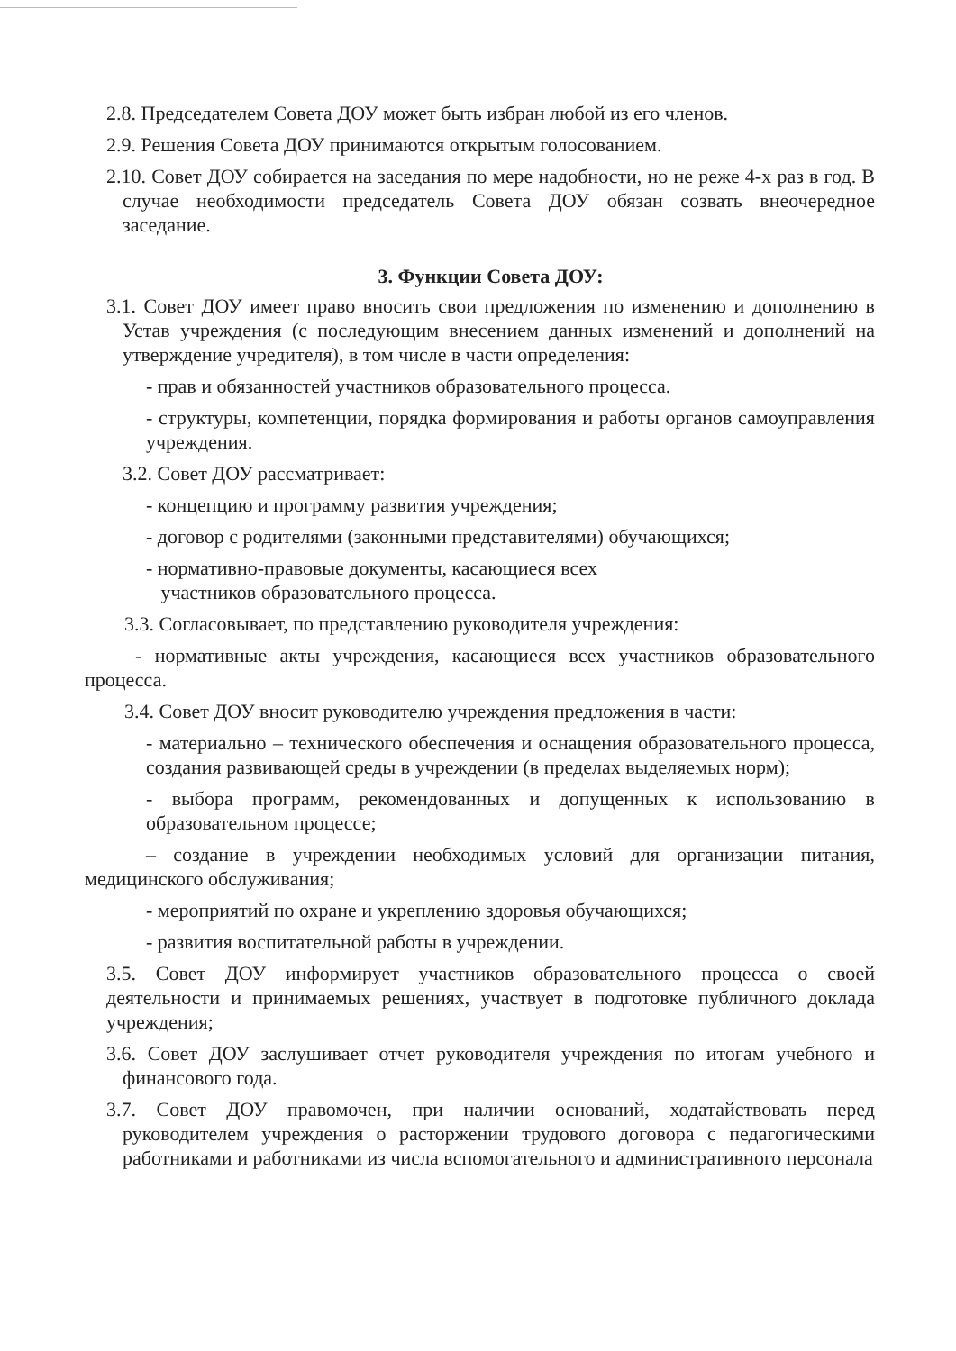2.8. Председателем Совета ДОУ может быть избран любой из его членов.
2.9. Решения Совета ДОУ принимаются открытым голосованием.
2.10. Совет ДОУ собирается на заседания по мере надобности, но не реже 4-х раз в год. В случае необходимости председатель Совета ДОУ обязан созвать внеочередное заседание.
3. Функции Совета ДОУ:
3.1. Совет ДОУ имеет право вносить свои предложения по изменению и дополнению в Устав учреждения (с последующим внесением данных изменений и дополнений на утверждение учредителя), в том числе в части определения:
- прав и обязанностей участников образовательного процесса.
- структуры, компетенции, порядка формирования и работы органов самоуправления учреждения.
3.2. Совет ДОУ рассматривает:
- концепцию и программу развития учреждения;
- договор с родителями (законными представителями) обучающихся;
- нормативно-правовые документы, касающиеся всех
участников образовательного процесса.
3.3. Согласовывает, по представлению руководителя учреждения:
- нормативные акты учреждения, касающиеся всех участников образовательного процесса.
3.4. Совет ДОУ вносит руководителю учреждения предложения в части:
- материально – технического обеспечения и оснащения образовательного процесса, создания развивающей среды в учреждении (в пределах выделяемых норм);
- выбора программ, рекомендованных и допущенных к использованию в образовательном процессе;
– создание в учреждении необходимых условий для организации питания, медицинского обслуживания;
- мероприятий по охране и укреплению здоровья обучающихся;
- развития воспитательной работы в учреждении.
3.5. Совет ДОУ информирует участников образовательного процесса о своей деятельности и принимаемых решениях, участвует в подготовке публичного доклада учреждения;
3.6. Совет ДОУ заслушивает отчет руководителя учреждения по итогам учебного и финансового года.
3.7. Совет ДОУ правомочен, при наличии оснований, ходатайствовать перед руководителем учреждения о расторжении трудового договора с педагогическими работниками и работниками из числа вспомогательного и административного персонала